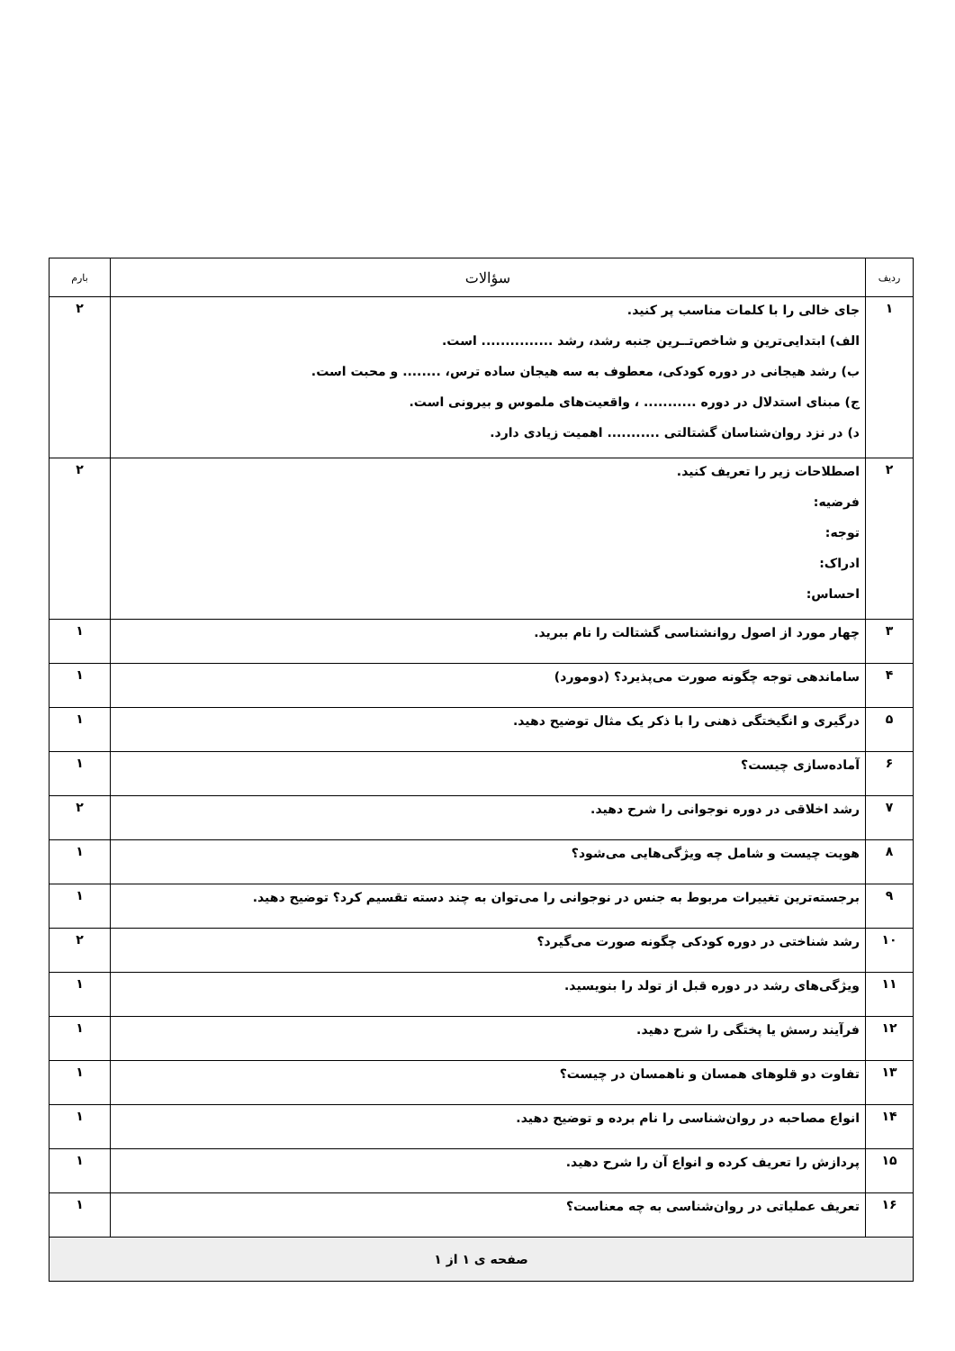| ردیف | سؤالات | بارم |
| --- | --- | --- |
| ۱ | جای خالی را با کلمات مناسب پر کنید. الف) ابتدایی‌ترین و شاخص‌تــرین جنبه رشد، رشد ............... است. ب) رشد هیجانی در دوره کودکی، معطوف به سه هیجان ساده ترس، ........ و محبت است. ج) مبنای استدلال در دوره ........... ، واقعیت‌های ملموس و بیرونی است. د) در نزد روان‌شناسان گشتالتی ........... اهمیت زیادی دارد. | ۲ |
| ۲ | اصطلاحات زیر را تعریف کنید. فرضیه: توجه: ادراک: احساس: | ۲ |
| ۳ | چهار مورد از اصول روانشناسی گشتالت را نام ببرید. | ۱ |
| ۴ | ساماندهی توجه چگونه صورت می‌پذیرد؟ (دومورد) | ۱ |
| ۵ | درگیری و انگیختگی ذهنی را با ذکر یک مثال توضیح دهید. | ۱ |
| ۶ | آماده‌سازی چیست؟ | ۱ |
| ۷ | رشد اخلاقی در دوره نوجوانی را شرح دهید. | ۲ |
| ۸ | هویت چیست و شامل چه ویژگی‌هایی می‌شود؟ | ۱ |
| ۹ | برجسته‌ترین تغییرات مربوط به جنس در نوجوانی را می‌توان به چند دسته تقسیم کرد؟ توضیح دهید. | ۱ |
| ۱۰ | رشد شناختی در دوره کودکی چگونه صورت می‌گیرد؟ | ۲ |
| ۱۱ | ویژگی‌های رشد در دوره قبل از تولد را بنویسید. | ۱ |
| ۱۲ | فرآیند رسش یا پختگی را شرح دهید. | ۱ |
| ۱۳ | تفاوت دو قلوهای همسان و ناهمسان در چیست؟ | ۱ |
| ۱۴ | انواع مصاحبه در روان‌شناسی را نام برده و توضیح دهید. | ۱ |
| ۱۵ | پردازش را تعریف کرده و انواع آن را شرح دهید. | ۱ |
| ۱۶ | تعریف عملیاتی در روان‌شناسی به چه معناست؟ | ۱ |
| صفحه ی ۱ از ۱ | | |